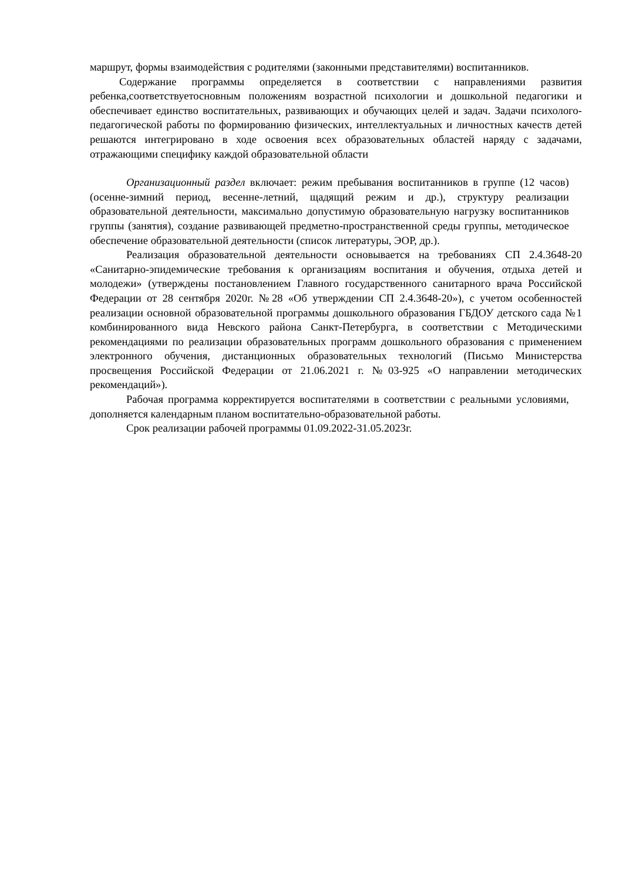маршрут, формы взаимодействия с родителями (законными представителями) воспитанников.
Содержание программы определяется в соответствии с направлениями развития ребенка,соответствуетосновным положениям возрастной психологии и дошкольной педагогики и обеспечивает единство воспитательных, развивающих и обучающих целей и задач. Задачи психолого-педагогической работы по формированию физических, интеллектуальных и личностных качеств детей решаются интегрировано в ходе освоения всех образовательных областей наряду с задачами, отражающими специфику каждой образовательной области
Организационный раздел включает: режим пребывания воспитанников в группе (12 часов) (осенне-зимний период, весенне-летний, щадящий режим и др.), структуру реализации образовательной деятельности, максимально допустимую образовательную нагрузку воспитанников группы (занятия), создание развивающей предметно-пространственной среды группы, методическое обеспечение образовательной деятельности (список литературы, ЭОР, др.).
Реализация образовательной деятельности основывается на требованиях СП 2.4.3648-20 «Санитарно-эпидемические требования к организациям воспитания и обучения, отдыха детей и молодежи» (утверждены постановлением Главного государственного санитарного врача Российской Федерации от 28 сентября 2020г. №28 «Об утверждении СП 2.4.3648-20»), с учетом особенностей реализации основной образовательной программы дошкольного образования ГБДОУ детского сада №1 комбинированного вида Невского района Санкт-Петербурга, в соответствии с Методическими рекомендациями по реализации образовательных программ дошкольного образования с применением электронного обучения, дистанционных образовательных технологий (Письмо Министерства просвещения Российской Федерации от 21.06.2021 г. №03-925 «О направлении методических рекомендаций»).
Рабочая программа корректируется воспитателями в соответствии с реальными условиями, дополняется календарным планом воспитательно-образовательной работы.
Срок реализации рабочей программы 01.09.2022-31.05.2023г.